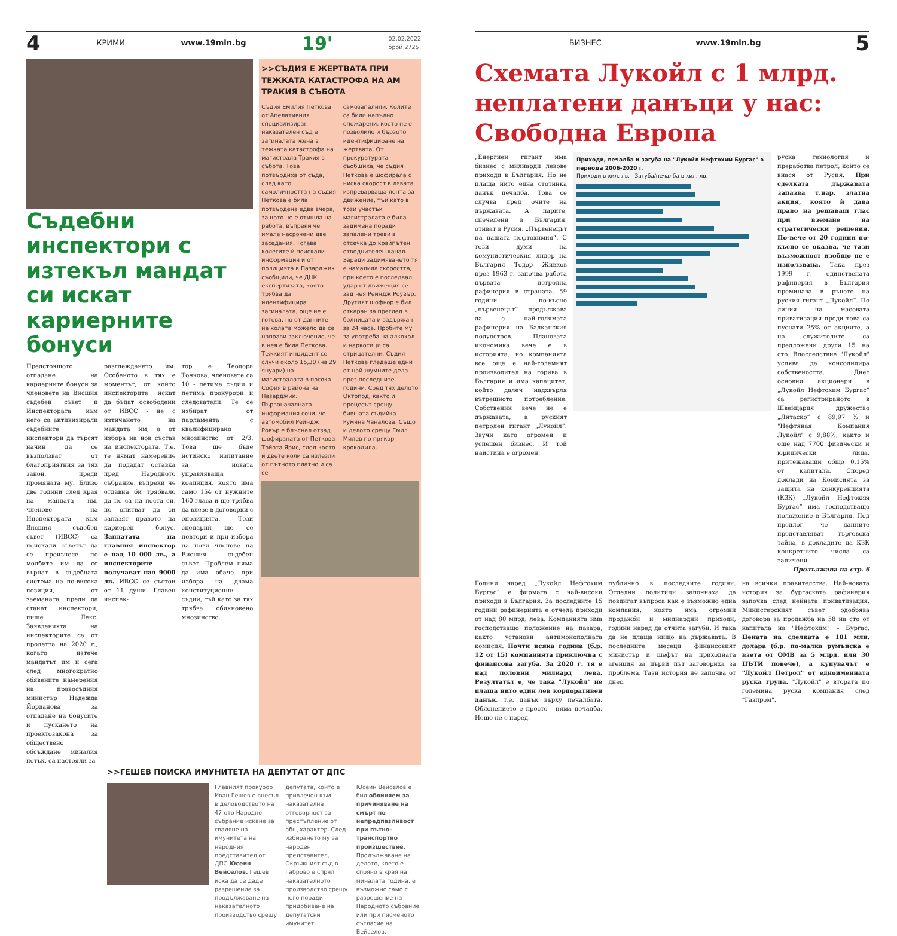4 КРИМИ www.19min.bg 19' 02.02.2022
брой 2725
Съдебни инспектори с изтекъл мандат си искат кариерните бонуси
Предстоящото отпадане на кариерните бонуси за членовете на Висшия съдебен съвет и Инспектората към него са активизирали съдебните инспектори да търсят начин да се възползват от благоприятния за тях закон, преди промяната му. Близо две години след края на мандата им, членове на Инспектората към Висшия съдебен съвет (ИВСС) са поискали съветът да се произнесе по молбите им да се върнат в съдебната система на по-висока позиция, от заеманата, преди да станат инспектори, пише Лекс. Заявленията на инспекторите са от пролетта на 2020 г., когато изтече мандатът им и сега след многократно обявените намерения на правосъдния министър Надежда Йорданова за отпадане на бонусите и пускането на проектозакона за обществено обсъждане миналия петък, са настояли за
разглеждането им. Особеното в тях е моментът, от който инспекторите искат да бъдат освободени от ИВСС - не с изтичането на мандата им, а от избора на нов състав на инспектората. Т.е. те нямат намерение да подадат оставка пред Народното събрание, въпреки че отдавна би трябвало да не са на поста си, но опитват да си запазят правото на кариерен бонус. Заплатата на главния инспектор е над 10 000 лв., а инспекторите получават над 9000 лв. ИВСС се състои от 11 души. Главен инспек-
тор е Теодора Точкова, членовете са 10 - петима съдии и петима прокурори и следователи. Те се избират от парламента с квалифицирано мнозинство от 2/3. Това ще бъде истинско изпитание за новата управляваща коалиция, която има само 154 от нужните 160 гласа и ще трябва да влезе в договорки с опозицията. Този сценарий ще се повтори и при избора на нови членове на Висшия съдебен съвет. Проблем няма да има обаче при избора на двама конституционни съдии, тъй като за тях трябва обикновено мнозинство.
>>СЪДИЯ Е ЖЕРТВАТА ПРИ ТЕЖКАТА КАТАСТРОФА НА АМ ТРАКИЯ В СЪБОТА
Съдия Емилия Петкова от Апелативния специализиран наказателен съд е загиналата жена в тежката катастрофа на магистрала Тракия в събота. Това потвърдиха от съда, след като самоличността на съдия Петкова е била потвърдена едва вчера, защото не е отишла на работа, въпреки че имала насрочени две заседания. Тогава колегите ѝ поискали информация и от полицията в Пазарджик съобщили, че ДНК експертизата, която трябва да идентифицира загиналата, още не е готова, но от данните на колата можело да се направи заключение, че в нея е била Петкова. Тежкият инцидент се случи около 15,30 (на 29 януари) на магистралата в посока София в района на Пазарджик. Първоначалната информация сочи, че автомобил Рейндж Ровър е блъснал отзад шофираната от Петкова Тойота Ярис, след което и двете коли са излезли от пътното платно и са се
самозапалили. Колите са били напълно опожарени, което не е позволило и бързото идентифициране на жертвата. От прокуратурата съобщиха, че съдия Петкова е шофирала с ниска скорост в лявата изпреварваща лента за движение, тъй като в този участък магистралата е била задимена поради запалени треви в отсечка до крайпътен отводнителен канал. Заради задимяването тя е намалила скоростта, при което е последвал удар от движещия се зад нея Рейндж Роувър. Другият шофьор е бил откаран за преглед в болницата и задържан за 24 часа. Пробите му за употреба на алкохол и наркотици са отрицателни. Съдия Петкова гледаше едни от най-шумните дела през последните години. Сред тях делото Октопод, както и процесът срещу бившата съдийка Румяна Чаналова. Също и делото срещу Емил Милев по прякор крокодила.
>>ГЕШЕВ ПОИСКА ИМУНИТЕТА НА ДЕПУТАТ ОТ ДПС
Главният прокурор Иван Гешев е внесъл в деловодството на 47-ото Народно събрание искане за сваляне на имунитета на народния представител от ДПС Юсеин Вейселов. Гешев иска да се даде разрешение за продължаване на наказателното производство срещу
депутата, който е привлечен към наказателна отговорност за престъпление от общ характер. След избирането му за народен представител, Окръжният съд в Габрово е спрял наказателното производство срещу него поради придобиване на депутатски имунитет.
Юсеин Вейселов е бил обвиняем за причиняване на смърт по непредпазливост при пътно-транспортно произшествие. Продължаване на делото, което е спряно в края на миналата година, е възможно само с разрешение на Народното събрание или при писменото съгласие на Вейселов.
БИЗНЕС www.19min.bg 5
Схемата Лукойл с 1 млрд. неплатени данъци у нас: Свободна Европа
„Енергиен гигант има бизнес с милиарди левове приходи в България. Но не плаща нито една стотинка данък печалба. Това се случва пред очите на държавата. А парите, спечелени в България, отиват в Русия. „Първенецът на нашата нефтохимия“. С тези думи на комунистическия лидер на България Тодор Живков през 1963 г. започва работа първата петролна рафинерия в страната. 59 години по-късно „първенецът“ продължава да е най-голямата рафинерия на Балканския полуостров. Плановата икономика вече е в историята, но компанията все още е най-големият производител на горива в България и има капацитет, който далеч надхвърля вътрешното потребление. Собственик вече не е държавата, а руският петролен гигант „Лукойл“. Звучи като огромен и успешен бизнес. И той наистина е огромен.
Приходи, печалба и загуба на "Лукойл Нефтохим Бургас" в периода 2006-2020 г.
Приходи в хил. лв. Загуба/печалба в хил. лв.
руска технология и преработва петрол, който се внася от Русия. При сделката държавата запазва т.нар. златна акция, която ѝ дава право на решаващ глас при вземане на стратегически решения. По-вече от 20 години по-късно се оказва, че тази възможност изобщо не е използвана. Така през 1999 г. единствената рафинерия в България преминава в ръцете на руския гигант „Лукойл“. По линия на масовата приватизация преди това са пуснати 25% от акциите, а на служителите са предложени други 15 на сто. Впоследствие "Лукойл" успява да консолидира собствеността. Днес основни акционери в „Лукойл Нефтохим Бургас“ са регистрираното в Швейцария дружество „Литаско“ с 89,97 % и "Нефтяная Компания Лукойл" с 9,88%, както и още над 7700 физически и юридически лица, притежаващи общо 0,15% от капитала. Според доклади на Комисията за защита на конкуренцията (КЗК) „Лукойл Нефтохим Бургас“ има господстващо положение в България. Под предлог, че данните представляват търговска тайна, в докладите на КЗК конкретните числа са заличени.
Продължава на стр. 6
Години наред „Лукойл Нефтохим Бургас“ е фирмата с най-високи приходи в България. За последните 15 години рафинерията е отчела приходи от над 80 млрд. лева. Компанията има господстващо положение на пазара, както установи антимонополната комисия. Почти всяка година (б.р. 12 от 15) компанията приключва с финансова загуба. За 2020 г. тя е над половин милиард лева. Резултатът е, че така "Лукойл" не плаща нито един лев корпоративен данък, т.е. данък върху печалбата. Обяснението е просто - няма печалба. Нещо не е наред.
публично в последните години. Отделни политици започнаха да повдигат въпроса как е възможно една компания, която има огромни продажби и милиардни приходи, години наред да отчита загуби. И така да не плаща нищо на държавата. В последните месеци финансовият министър и шефът на приходната агенция за първи път заговориха за проблема. Тази история не започва от днес.
на всички правителства. Най-новата история за бургаската рафинерия започва след нейната приватизация. Министерският съвет одобрява договора за продажба на 58 на сто от капитала на "Нефтохим" – Бургас. Цената на сделката е 101 млн. долара (б.р. по-малка румънска е взета от OMB за 5 млрд. или 30 ПЪТИ повече), а купувачът е "Лукойл Петрол" от едноименната руска група. "Лукойл" е втората по големина руска компания след "Газпром".